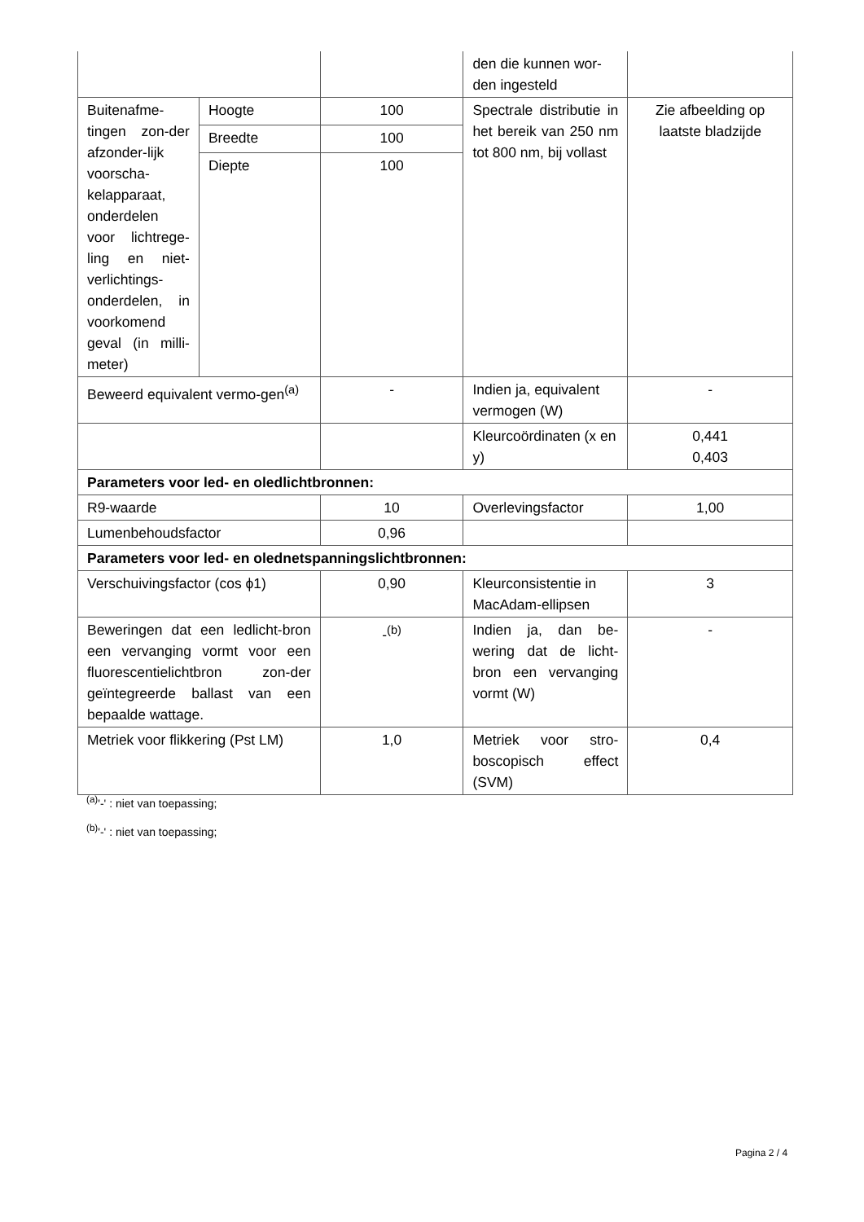| | | | den die kunnen wor-den ingesteld | |
| Buitenafme-tingen zon-der afzonder-lijk voorscha-kelapparaat, onderdelen voor lichtrege-ling en niet-verlichtings-onderdelen, in voorkomend geval (in milli-meter) | Hoogte | 100 | Spectrale distributie in het bereik van 250 nm tot 800 nm, bij vollast | Zie afbeelding op laatste bladzijde |
| | Breedte | 100 | | |
| | Diepte | 100 | | |
| Beweerd equivalent vermo-gen<sup>(a)</sup> | | - | Indien ja, equivalent vermogen (W) | - |
| | | | Kleurcoördinaten (x en y) | 0,441 0,403 |
| Parameters voor led- en oledlichtbronnen: | | | | |
| R9-waarde | | 10 | Overlevingsfactor | 1,00 |
| Lumenbehoudsfactor | | 0,96 | | |
| Parameters voor led- en olednetspanningslichtbronnen: | | | | |
| Verschuivingsfactor (cos ϕ1) | | 0,90 | Kleurconsistentie in MacAdam-ellipsen | 3 |
| Beweringen dat een ledlicht-bron een vervanging vormt voor een fluorescentielichtbron zon-der geïntegreerde ballast van een bepaalde wattage. | | -<sup>(b)</sup> | Indien ja, dan be-wering dat de licht-bron een vervanging vormt (W) | - |
| Metriek voor flikkering (Pst LM) | | 1,0 | Metriek voor stro-boscopisch effect (SVM) | 0,4 |
<sup>(a)</sup> '-' : niet van toepassing;
<sup>(b)</sup> '-' : niet van toepassing;
Pagina 2 / 4